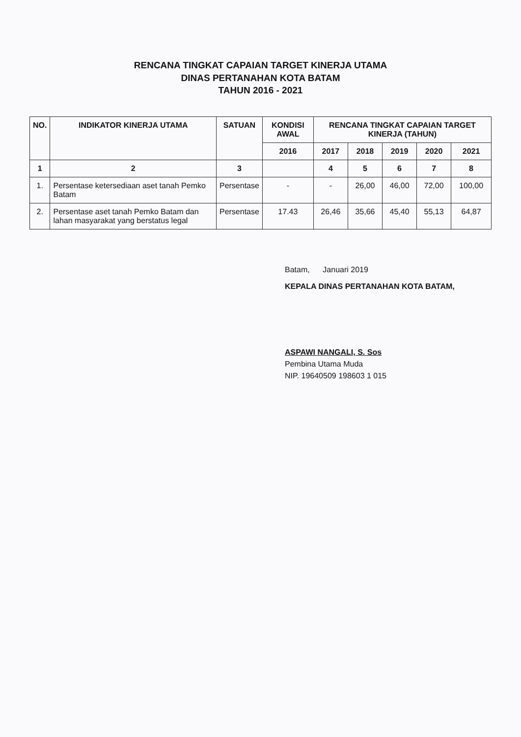RENCANA TINGKAT CAPAIAN TARGET KINERJA UTAMA
DINAS PERTANAHAN KOTA BATAM
TAHUN 2016 - 2021
| NO. | INDIKATOR KINERJA UTAMA | SATUAN | KONDISI AWAL | RENCANA TINGKAT CAPAIAN TARGET KINERJA (TAHUN) | | | | |
| --- | --- | --- | --- | --- | --- | --- | --- | --- |
| | | | 2016 | 2017 | 2018 | 2019 | 2020 | 2021 |
| 1 | 2 | 3 | | 4 | 5 | 6 | 7 | 8 |
| 1. | Persentase ketersediaan aset tanah Pemko Batam | Persentase | - | - | 26,00 | 46,00 | 72,00 | 100,00 |
| 2. | Persentase aset tanah Pemko Batam dan lahan masyarakat yang berstatus legal | Persentase | 17.43 | 26,46 | 35,66 | 45,40 | 55,13 | 64,87 |
Batam, Januari 2019
KEPALA DINAS PERTANAHAN KOTA BATAM,
ASPAWI NANGALI, S. Sos
Pembina Utama Muda
NIP. 19640509 198603 1 015